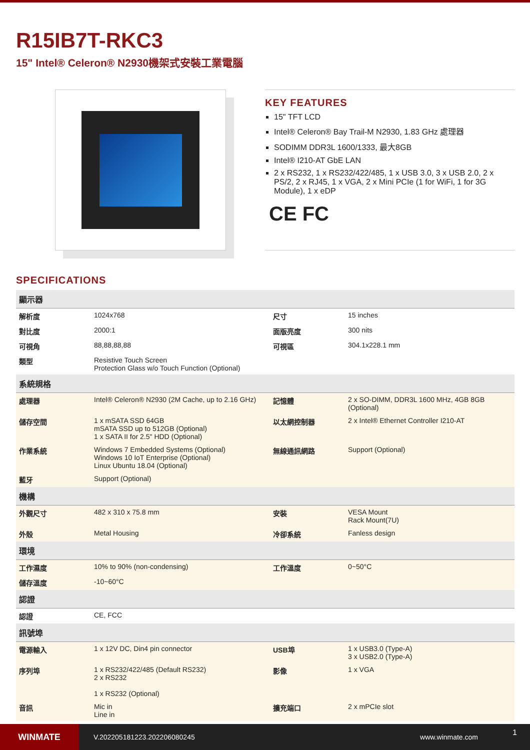R15IB7T-RKC3
15" Intel® Celeron® N2930機架式安裝工業電腦
KEY FEATURES
15" TFT LCD
Intel® Celeron® Bay Trail-M N2930, 1.83 GHz 處理器
SODIMM DDR3L 1600/1333, 最大8GB
Intel® I210-AT GbE LAN
2 x RS232, 1 x RS232/422/485, 1 x USB 3.0, 3 x USB 2.0, 2 x PS/2, 2 x RJ45, 1 x VGA, 2 x Mini PCIe (1 for WiFi, 1 for 3G Module), 1 x eDP
CE FC
SPECIFICATIONS
| 顯示器 | | | |
| --- | --- | --- | --- |
| 解析度 | 1024x768 | 尺寸 | 15 inches |
| 對比度 | 2000:1 | 面版亮度 | 300 nits |
| 可視角 | 88,88,88,88 | 可視區 | 304.1x228.1 mm |
| 類型 | Resistive Touch Screen Protection Glass w/o Touch Function (Optional) | | |
| 系統規格 | | | |
| 處理器 | Intel® Celeron® N2930 (2M Cache, up to 2.16 GHz) | 記憶體 | 2 x SO-DIMM, DDR3L 1600 MHz, 4GB 8GB (Optional) |
| 儲存空間 | 1 x mSATA SSD 64GB mSATA SSD up to 512GB (Optional) 1 x SATA II for 2.5" HDD (Optional) | 以太網控制器 | 2 x Intel® Ethernet Controller I210-AT |
| 作業系統 | Windows 7 Embedded Systems (Optional) Windows 10 IoT Enterprise (Optional) Linux Ubuntu 18.04 (Optional) | 無線通訊網路 | Support (Optional) |
| 藍牙 | Support (Optional) | | |
| 機構 | | | |
| 外觀尺寸 | 482 x 310 x 75.8 mm | 安裝 | VESA Mount Rack Mount(7U) |
| 外殼 | Metal Housing | 冷卻系統 | Fanless design |
| 環境 | | | |
| 工作濕度 | 10% to 90% (non-condensing) | 工作溫度 | 0~50°C |
| 儲存溫度 | -10~60°C | | |
| 認證 | | | |
| 認證 | CE, FCC | | |
| 訊號埠 | | | |
| 電源輸入 | 1 x 12V DC, Din4 pin connector | USB埠 | 1 x USB3.0 (Type-A) 3 x USB2.0 (Type-A) |
| 序列埠 | 1 x RS232/422/485 (Default RS232) 2 x RS232 1 x RS232 (Optional) | 影像 | 1 x VGA |
| 音訊 | Mic in Line in | 擴充端口 | 2 x mPCIe slot |
WINMATE
V.202205181223.202206080245 www.winmate.com
1